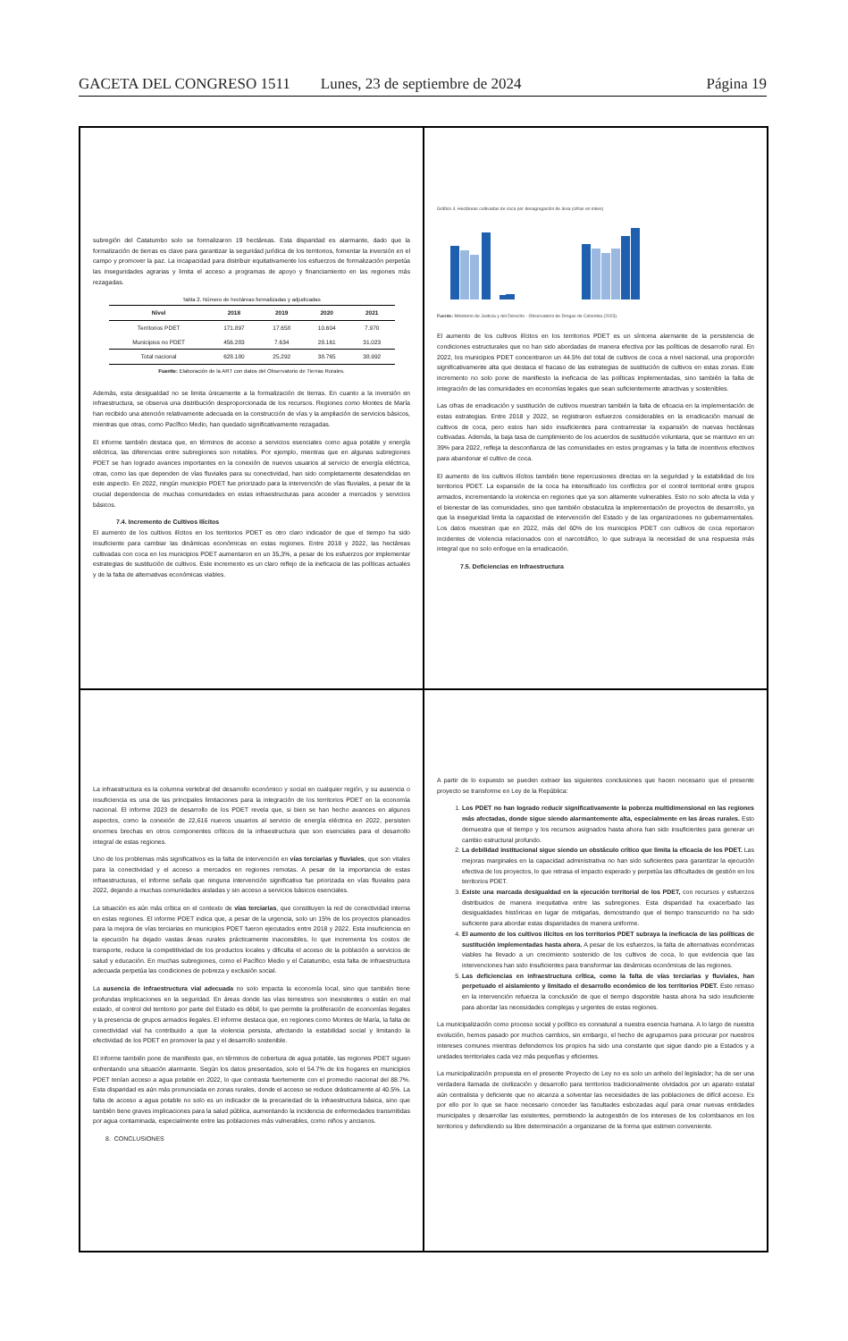GACETA DEL CONGRESO 1511 Lunes, 23 de septiembre de 2024 Página 19
subregión del Catatumbo solo se formalizaron 19 hectáreas. Esta disparidad es alarmante, dado que la formalización de tierras es clave para garantizar la seguridad jurídica de los territorios, fomentar la inversión en el campo y promover la paz. La incapacidad para distribuir equitativamente los esfuerzos de formalización perpetúa las inseguridades agrarias y limita el acceso a programas de apoyo y financiamiento en las regiones más rezagadas.
Tabla 2. Número de hectáreas formalizadas y adjudicadas
| Nivel | 2018 | 2019 | 2020 | 2021 |
| --- | --- | --- | --- | --- |
| Territorios PDET | 171.897 | 17.658 | 10.604 | 7.970 |
| Municipios no PDET | 456.283 | 7.634 | 28.161 | 31.023 |
| Total nacional | 628.180 | 25.292 | 38.765 | 38.992 |
Fuente: Elaboración de la ART con datos del Observatorio de Tierras Rurales.
Además, esta desigualdad no se limita únicamente a la formalización de tierras. En cuanto a la inversión en infraestructura, se observa una distribución desproporcionada de los recursos. Regiones como Montes de María han recibido una atención relativamente adecuada en la construcción de vías y la ampliación de servicios básicos, mientras que otras, como Pacífico Medio, han quedado significativamente rezagadas.
El informe también destaca que, en términos de acceso a servicios esenciales como agua potable y energía eléctrica, las diferencias entre subregiones son notables. Por ejemplo, mientras que en algunas subregiones PDET se han logrado avances importantes en la conexión de nuevos usuarios al servicio de energía eléctrica, otras, como las que dependen de vías fluviales para su conectividad, han sido completamente desatendidas en este aspecto. En 2022, ningún municipio PDET fue priorizado para la intervención de vías fluviales, a pesar de la crucial dependencia de muchas comunidades en estas infraestructuras para acceder a mercados y servicios básicos.
7.4. Incremento de Cultivos Ilícitos
El aumento de los cultivos ilícitos en los territorios PDET es otro claro indicador de que el tiempo ha sido insuficiente para cambiar las dinámicas económicas en estas regiones. Entre 2018 y 2022, las hectáreas cultivadas con coca en los municipios PDET aumentaron en un 35,3%, a pesar de los esfuerzos por implementar estrategias de sustitución de cultivos. Este incremento es un claro reflejo de la ineficacia de las políticas actuales y de la falta de alternativas económicas viables.
Gráfico 4. Hectáreas cultivadas de coca por desagregación de área (cifras en miles)
Fuente: Ministerio de Justicia y del Derecho - Observatorio de Drogas de Colombia (2023).
El aumento de los cultivos ilícitos en los territorios PDET es un síntoma alarmante de la persistencia de condiciones estructurales que no han sido abordadas de manera efectiva por las políticas de desarrollo rural. En 2022, los municipios PDET concentraron un 44.5% del total de cultivos de coca a nivel nacional, una proporción significativamente alta que destaca el fracaso de las estrategias de sustitución de cultivos en estas zonas. Este incremento no solo pone de manifiesto la ineficacia de las políticas implementadas, sino también la falta de integración de las comunidades en economías legales que sean suficientemente atractivas y sostenibles.
Las cifras de erradicación y sustitución de cultivos muestran también la falta de eficacia en la implementación de estas estrategias. Entre 2018 y 2022, se registraron esfuerzos considerables en la erradicación manual de cultivos de coca, pero estos han sido insuficientes para contrarrestar la expansión de nuevas hectáreas cultivadas. Además, la baja tasa de cumplimiento de los acuerdos de sustitución voluntaria, que se mantuvo en un 39% para 2022, refleja la desconfianza de las comunidades en estos programas y la falta de incentivos efectivos para abandonar el cultivo de coca.
El aumento de los cultivos ilícitos también tiene repercusiones directas en la seguridad y la estabilidad de los territorios PDET. La expansión de la coca ha intensificado los conflictos por el control territorial entre grupos armados, incrementando la violencia en regiones que ya son altamente vulnerables. Esto no solo afecta la vida y el bienestar de las comunidades, sino que también obstaculiza la implementación de proyectos de desarrollo, ya que la inseguridad limita la capacidad de intervención del Estado y de las organizaciones no gubernamentales. Los datos muestran que en 2022, más del 60% de los municipios PDET con cultivos de coca reportaron incidentes de violencia relacionados con el narcotráfico, lo que subraya la necesidad de una respuesta más integral que no solo enfoque en la erradicación.
7.5. Deficiencias en Infraestructura
La infraestructura es la columna vertebral del desarrollo económico y social en cualquier región, y su ausencia o insuficiencia es una de las principales limitaciones para la integración de los territorios PDET en la economía nacional. El informe 2023 de desarrollo de los PDET revela que, si bien se han hecho avances en algunos aspectos, como la conexión de 22,616 nuevos usuarios al servicio de energía eléctrica en 2022, persisten enormes brechas en otros componentes críticos de la infraestructura que son esenciales para el desarrollo integral de estas regiones.
Uno de los problemas más significativos es la falta de intervención en vías terciarias y fluviales, que son vitales para la conectividad y el acceso a mercados en regiones remotas. A pesar de la importancia de estas infraestructuras, el informe señala que ninguna intervención significativa fue priorizada en vías fluviales para 2022, dejando a muchas comunidades aisladas y sin acceso a servicios básicos esenciales.
La situación es aún más crítica en el contexto de vías terciarias, que constituyen la red de conectividad interna en estas regiones. El informe PDET indica que, a pesar de la urgencia, solo un 15% de los proyectos planeados para la mejora de vías terciarias en municipios PDET fueron ejecutados entre 2018 y 2022. Esta insuficiencia en la ejecución ha dejado vastas áreas rurales prácticamente inaccesibles, lo que incrementa los costos de transporte, reduce la competitividad de los productos locales y dificulta el acceso de la población a servicios de salud y educación. En muchas subregiones, como el Pacífico Medio y el Catatumbo, esta falta de infraestructura adecuada perpetúa las condiciones de pobreza y exclusión social.
La ausencia de infraestructura vial adecuada no solo impacta la economía local, sino que también tiene profundas implicaciones en la seguridad. En áreas donde las vías terrestres son inexistentes o están en mal estado, el control del territorio por parte del Estado es débil, lo que permite la proliferación de economías ilegales y la presencia de grupos armados ilegales. El informe destaca que, en regiones como Montes de María, la falta de conectividad vial ha contribuido a que la violencia persista, afectando la estabilidad social y limitando la efectividad de los PDET en promover la paz y el desarrollo sostenible.
El informe también pone de manifiesto que, en términos de cobertura de agua potable, las regiones PDET siguen enfrentando una situación alarmante. Según los datos presentados, solo el 54.7% de los hogares en municipios PDET tenían acceso a agua potable en 2022, lo que contrasta fuertemente con el promedio nacional del 88.7%. Esta disparidad es aún más pronunciada en zonas rurales, donde el acceso se reduce drásticamente al 40.5%. La falta de acceso a agua potable no solo es un indicador de la precariedad de la infraestructura básica, sino que también tiene graves implicaciones para la salud pública, aumentando la incidencia de enfermedades transmitidas por agua contaminada, especialmente entre las poblaciones más vulnerables, como niños y ancianos.
8. CONCLUSIONES
A partir de lo expuesto se pueden extraer las siguientes conclusiones que hacen necesario que el presente proyecto se transforme en Ley de la República:
1. Los PDET no han logrado reducir significativamente la pobreza multidimensional en las regiones más afectadas, donde sigue siendo alarmantemente alta, especialmente en las áreas rurales. Esto demuestra que el tiempo y los recursos asignados hasta ahora han sido insuficientes para generar un cambio estructural profundo.
2. La debilidad institucional sigue siendo un obstáculo crítico que limita la eficacia de los PDET. Las mejoras marginales en la capacidad administrativa no han sido suficientes para garantizar la ejecución efectiva de los proyectos, lo que retrasa el impacto esperado y perpetúa las dificultades de gestión en los territorios PDET.
3. Existe una marcada desigualdad en la ejecución territorial de los PDET, con recursos y esfuerzos distribuidos de manera inequitativa entre las subregiones. Esta disparidad ha exacerbado las desigualdades históricas en lugar de mitigarlas, demostrando que el tiempo transcurrido no ha sido suficiente para abordar estas disparidades de manera uniforme.
4. El aumento de los cultivos ilícitos en los territorios PDET subraya la ineficacia de las políticas de sustitución implementadas hasta ahora. A pesar de los esfuerzos, la falta de alternativas económicas viables ha llevado a un crecimiento sostenido de los cultivos de coca, lo que evidencia que las intervenciones han sido insuficientes para transformar las dinámicas económicas de las regiones.
5. Las deficiencias en infraestructura crítica, como la falta de vías terciarias y fluviales, han perpetuado el aislamiento y limitado el desarrollo económico de los territorios PDET. Este retraso en la intervención refuerza la conclusión de que el tiempo disponible hasta ahora ha sido insuficiente para abordar las necesidades complejas y urgentes de estas regiones.
La municipalización como proceso social y político es connatural a nuestra esencia humana. A lo largo de nuestra evolución, hemos pasado por muchos cambios, sin embargo, el hecho de agruparnos para procurar por nuestros intereses comunes mientras defendemos los propios ha sido una constante que sigue dando pie a Estados y a unidades territoriales cada vez más pequeñas y eficientes.
La municipalización propuesta en el presente Proyecto de Ley no es solo un anhelo del legislador; ha de ser una verdadera llamada de civilización y desarrollo para territorios tradicionalmente olvidados por un aparato estatal aún centralista y deficiente que no alcanza a solventar las necesidades de las poblaciones de difícil acceso. Es por ello por lo que se hace necesario conceder las facultades esbozadas aquí para crear nuevas entidades municipales y desarrollar las existentes, permitiendo la autogestión de los intereses de los colombianos en los territorios y defendiendo su libre determinación a organizarse de la forma que estimen conveniente.